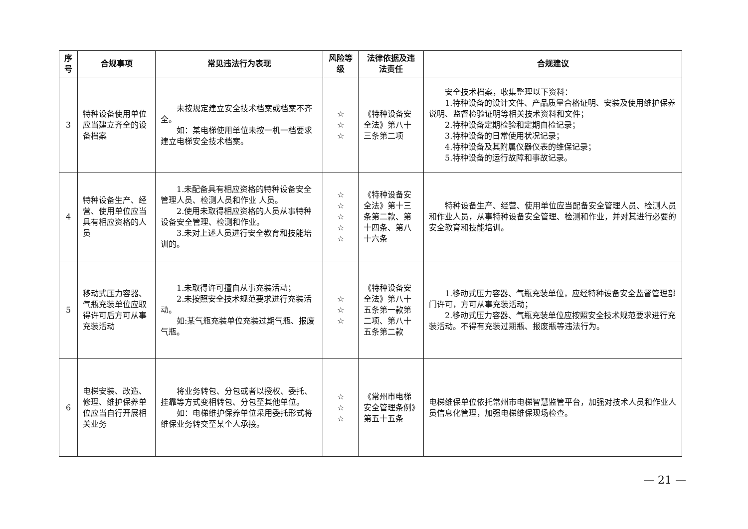| 序号 | 合规事项 | 常见违法行为表现 | 风险等级 | 法律依据及违法责任 | 合规建议 |
| --- | --- | --- | --- | --- | --- |
| 3 | 特种设备使用单位应当建立齐全的设备档案 | 未按规定建立安全技术档案或档案不齐全。 如：某电梯使用单位未按一机一档要求建立电梯安全技术档案。 | ☆ ☆ ☆ | 《特种设备安全法》第八十三条第二项 | 安全技术档案，收集整理以下资料： 1.特种设备的设计文件、产品质量合格证明、安装及使用维护保养说明、监督检验证明等相关技术资料和文件； 2.特种设备定期检验和定期自检记录； 3.特种设备的日常使用状况记录； 4.特种设备及其附属仪器仪表的维保记录； 5.特种设备的运行故障和事故记录。 |
| 4 | 特种设备生产、经营、使用单位应当具有相应资格的人员 | 1.未配备具有相应资格的特种设备安全管理人员、检测人员和作业 人员。 2.使用未取得相应资格的人员从事特种设备安全管理、检测和作业。 3.未对上述人员进行安全教育和技能培训的。 | ☆ ☆ ☆ ☆ ☆ | 《特种设备安全法》第十三条第二款、第十四条、第八十六条 | 特种设备生产、经营、使用单位应当配备安全管理人员、检测人员和作业人员，从事特种设备安全管理、检测和作业，并对其进行必要的安全教育和技能培训。 |
| 5 | 移动式压力容器、气瓶充装单位应取得许可后方可从事充装活动 | 1.未取得许可擅自从事充装活动； 2.未按照安全技术规范要求进行充装活动。 如:某气瓶充装单位充装过期气瓶、报废气瓶。 | ☆ ☆ ☆ | 《特种设备安全法》第八十五条第一款第二项、第八十五条第二款 | 1.移动式压力容器、气瓶充装单位，应经特种设备安全监督管理部门许可，方可从事充装活动； 2.移动式压力容器、气瓶充装单位应按照安全技术规范要求进行充装活动。不得有充装过期瓶、报废瓶等违法行为。 |
| 6 | 电梯安装、改造、修理、维护保养单位应当自行开展相关业务 | 将业务转包、分包或者以授权、委托、挂靠等方式变相转包、分包至其他单位。 如：电梯维护保养单位采用委托形式将维保业务转交至某个人承接。 | ☆ ☆ ☆ | 《常州市电梯安全管理条例》第五十五条 | 电梯维保单位依托常州市电梯智慧监管平台，加强对技术人员和作业人员信息化管理，加强电梯维保现场检查。 |
— 21 —